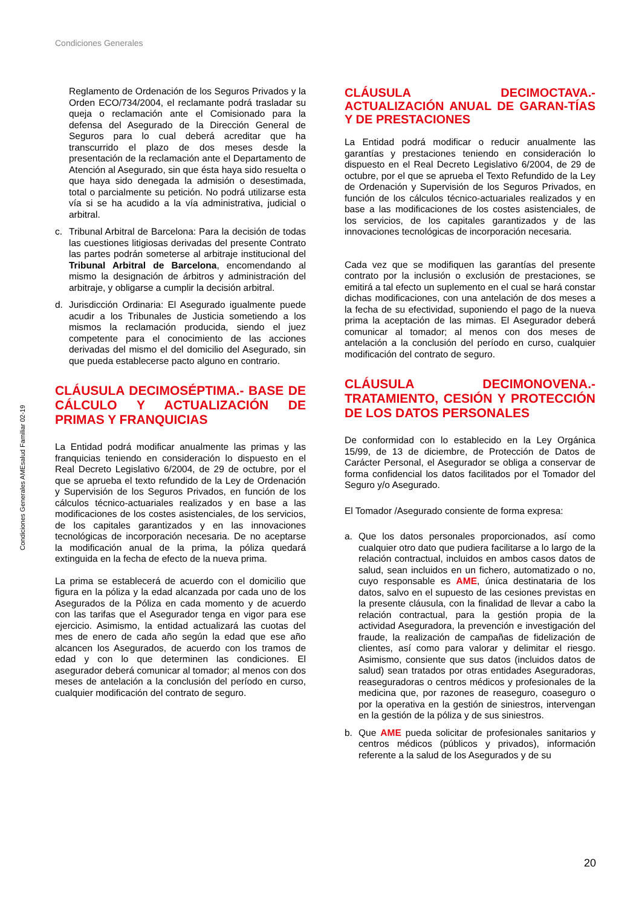Condiciones Generales
Condiciones Generales AMEsalud Familiar 02-19
Reglamento de Ordenación de los Seguros Privados y la Orden ECO/734/2004, el reclamante podrá trasladar su queja o reclamación ante el Comisionado para la defensa del Asegurado de la Dirección General de Seguros para lo cual deberá acreditar que ha transcurrido el plazo de dos meses desde la presentación de la reclamación ante el Departamento de Atención al Asegurado, sin que ésta haya sido resuelta o que haya sido denegada la admisión o desestimada, total o parcialmente su petición. No podrá utilizarse esta vía si se ha acudido a la vía administrativa, judicial o arbitral.
c. Tribunal Arbitral de Barcelona: Para la decisión de todas las cuestiones litigiosas derivadas del presente Contrato las partes podrán someterse al arbitraje institucional del Tribunal Arbitral de Barcelona, encomendando al mismo la designación de árbitros y administración del arbitraje, y obligarse a cumplir la decisión arbitral.
d. Jurisdicción Ordinaria: El Asegurado igualmente puede acudir a los Tribunales de Justicia sometiendo a los mismos la reclamación producida, siendo el juez competente para el conocimiento de las acciones derivadas del mismo el del domicilio del Asegurado, sin que pueda establecerse pacto alguno en contrario.
CLÁUSULA DECIMOSÉPTIMA.- BASE DE CÁLCULO Y ACTUALIZACIÓN DE PRIMAS Y FRANQUICIAS
La Entidad podrá modificar anualmente las primas y las franquicias teniendo en consideración lo dispuesto en el Real Decreto Legislativo 6/2004, de 29 de octubre, por el que se aprueba el texto refundido de la Ley de Ordenación y Supervisión de los Seguros Privados, en función de los cálculos técnico-actuariales realizados y en base a las modificaciones de los costes asistenciales, de los servicios, de los capitales garantizados y en las innovaciones tecnológicas de incorporación necesaria. De no aceptarse la modificación anual de la prima, la póliza quedará extinguida en la fecha de efecto de la nueva prima.
La prima se establecerá de acuerdo con el domicilio que figura en la póliza y la edad alcanzada por cada uno de los Asegurados de la Póliza en cada momento y de acuerdo con las tarifas que el Asegurador tenga en vigor para ese ejercicio. Asimismo, la entidad actualizará las cuotas del mes de enero de cada año según la edad que ese año alcancen los Asegurados, de acuerdo con los tramos de edad y con lo que determinen las condiciones. El asegurador deberá comunicar al tomador; al menos con dos meses de antelación a la conclusión del período en curso, cualquier modificación del contrato de seguro.
CLÁUSULA DECIMOCTAVA.- ACTUALIZACIÓN ANUAL DE GARAN-TÍAS Y DE PRESTACIONES
La Entidad podrá modificar o reducir anualmente las garantías y prestaciones teniendo en consideración lo dispuesto en el Real Decreto Legislativo 6/2004, de 29 de octubre, por el que se aprueba el Texto Refundido de la Ley de Ordenación y Supervisión de los Seguros Privados, en función de los cálculos técnico-actuariales realizados y en base a las modificaciones de los costes asistenciales, de los servicios, de los capitales garantizados y de las innovaciones tecnológicas de incorporación necesaria.
Cada vez que se modifiquen las garantías del presente contrato por la inclusión o exclusión de prestaciones, se emitirá a tal efecto un suplemento en el cual se hará constar dichas modificaciones, con una antelación de dos meses a la fecha de su efectividad, suponiendo el pago de la nueva prima la aceptación de las mimas. El Asegurador deberá comunicar al tomador; al menos con dos meses de antelación a la conclusión del período en curso, cualquier modificación del contrato de seguro.
CLÁUSULA DECIMONOVENA.- TRATAMIENTO, CESIÓN Y PROTECCIÓN DE LOS DATOS PERSONALES
De conformidad con lo establecido en la Ley Orgánica 15/99, de 13 de diciembre, de Protección de Datos de Carácter Personal, el Asegurador se obliga a conservar de forma confidencial los datos facilitados por el Tomador del Seguro y/o Asegurado.
El Tomador /Asegurado consiente de forma expresa:
a. Que los datos personales proporcionados, así como cualquier otro dato que pudiera facilitarse a lo largo de la relación contractual, incluidos en ambos casos datos de salud, sean incluidos en un fichero, automatizado o no, cuyo responsable es AME, única destinataria de los datos, salvo en el supuesto de las cesiones previstas en la presente cláusula, con la finalidad de llevar a cabo la relación contractual, para la gestión propia de la actividad Aseguradora, la prevención e investigación del fraude, la realización de campañas de fidelización de clientes, así como para valorar y delimitar el riesgo. Asimismo, consiente que sus datos (incluidos datos de salud) sean tratados por otras entidades Aseguradoras, reaseguradoras o centros médicos y profesionales de la medicina que, por razones de reaseguro, coaseguro o por la operativa en la gestión de siniestros, intervengan en la gestión de la póliza y de sus siniestros.
b. Que AME pueda solicitar de profesionales sanitarios y centros médicos (públicos y privados), información referente a la salud de los Asegurados y de su
20